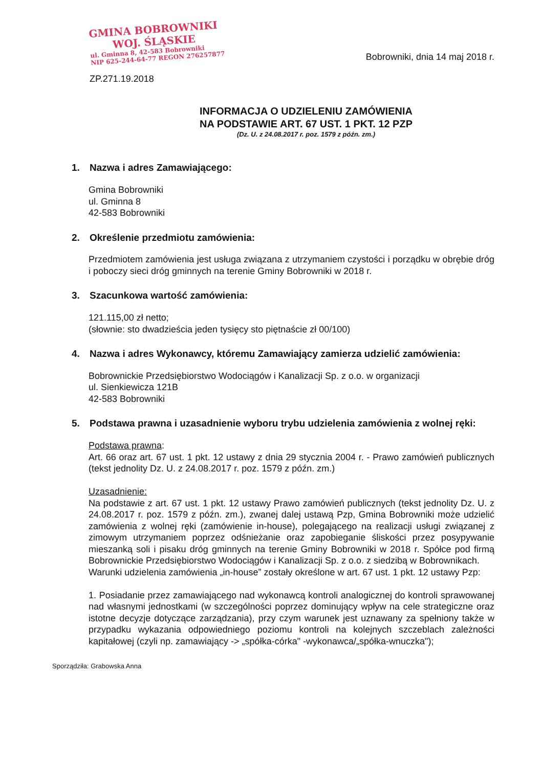GMINA BOBROWNIKI
WOJ. ŚLĄSKIE
ul. Gminna 8, 42-583 Bobrowniki
NIP 625-244-64-77 REGON 276257877
Bobrowniki, dnia 14 maj 2018 r.
ZP.271.19.2018
INFORMACJA O UDZIELENIU ZAMÓWIENIA
NA PODSTAWIE ART. 67 UST. 1 PKT. 12 PZP
(Dz. U. z 24.08.2017 r. poz. 1579 z późn. zm.)
1. Nazwa i adres Zamawiającego:
Gmina Bobrowniki
ul. Gminna 8
42-583 Bobrowniki
2. Określenie przedmiotu zamówienia:
Przedmiotem zamówienia jest usługa związana z utrzymaniem czystości i porządku w obrębie dróg i poboczy sieci dróg gminnych na terenie Gminy Bobrowniki w 2018 r.
3. Szacunkowa wartość zamówienia:
121.115,00 zł netto;
(słownie: sto dwadzieścia jeden tysięcy sto piętnaście zł 00/100)
4. Nazwa i adres Wykonawcy, któremu Zamawiający zamierza udzielić zamówienia:
Bobrownickie Przedsiębiorstwo Wodociągów i Kanalizacji Sp. z o.o. w organizacji
ul. Sienkiewicza 121B
42-583 Bobrowniki
5. Podstawa prawna i uzasadnienie wyboru trybu udzielenia zamówienia z wolnej ręki:
Podstawa prawna:
Art. 66 oraz art. 67 ust. 1 pkt. 12 ustawy z dnia 29 stycznia 2004 r. - Prawo zamówień publicznych (tekst jednolity Dz. U. z 24.08.2017 r. poz. 1579 z późn. zm.)
Uzasadnienie:
Na podstawie z art. 67 ust. 1 pkt. 12 ustawy Prawo zamówień publicznych (tekst jednolity Dz. U. z 24.08.2017 r. poz. 1579 z późn. zm.), zwanej dalej ustawą Pzp, Gmina Bobrowniki może udzielić zamówienia z wolnej ręki (zamówienie in-house), polegającego na realizacji usługi związanej z zimowym utrzymaniem poprzez odśnieżanie oraz zapobieganie śliskości przez posypywanie mieszanką soli i pisaku dróg gminnych na terenie Gminy Bobrowniki w 2018 r. Spółce pod firmą Bobrownickie Przedsiębiorstwo Wodociągów i Kanalizacji Sp. z o.o. z siedzibą w Bobrownikach.
Warunki udzielenia zamówienia „in-house” zostały określone w art. 67 ust. 1 pkt. 12 ustawy Pzp:
1. Posiadanie przez zamawiającego nad wykonawcą kontroli analogicznej do kontroli sprawowanej nad własnymi jednostkami (w szczególności poprzez dominujący wpływ na cele strategiczne oraz istotne decyzje dotyczące zarządzania), przy czym warunek jest uznawany za spełniony także w przypadku wykazania odpowiedniego poziomu kontroli na kolejnych szczeblach zależności kapitałowej (czyli np. zamawiający -> „spółka-córka" -wykonawca/„spółka-wnuczka");
Sporządziła: Grabowska Anna